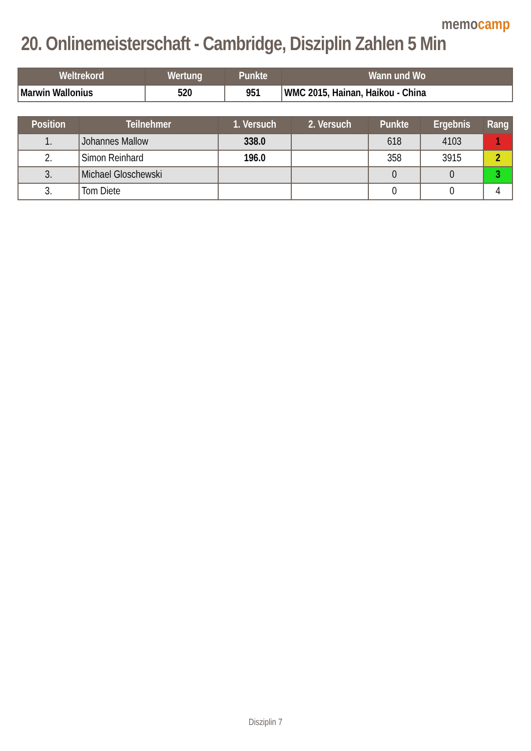memocamp
20. Onlinemeisterschaft - Cambridge, Disziplin Zahlen 5 Min
| Weltrekord | Wertung | Punkte | Wann und Wo |
| --- | --- | --- | --- |
| Marwin Wallonius | 520 | 951 | WMC 2015, Hainan, Haikou - China |
| Position | Teilnehmer | 1. Versuch | 2. Versuch | Punkte | Ergebnis | Rang |
| --- | --- | --- | --- | --- | --- | --- |
| 1. | Johannes Mallow | 338.0 | | 618 | 4103 | 1 |
| 2. | Simon Reinhard | 196.0 | | 358 | 3915 | 2 |
| 3. | Michael Gloschewski | | | 0 | 0 | 3 |
| 3. | Tom Diete | | | 0 | 0 | 4 |
Disziplin 7